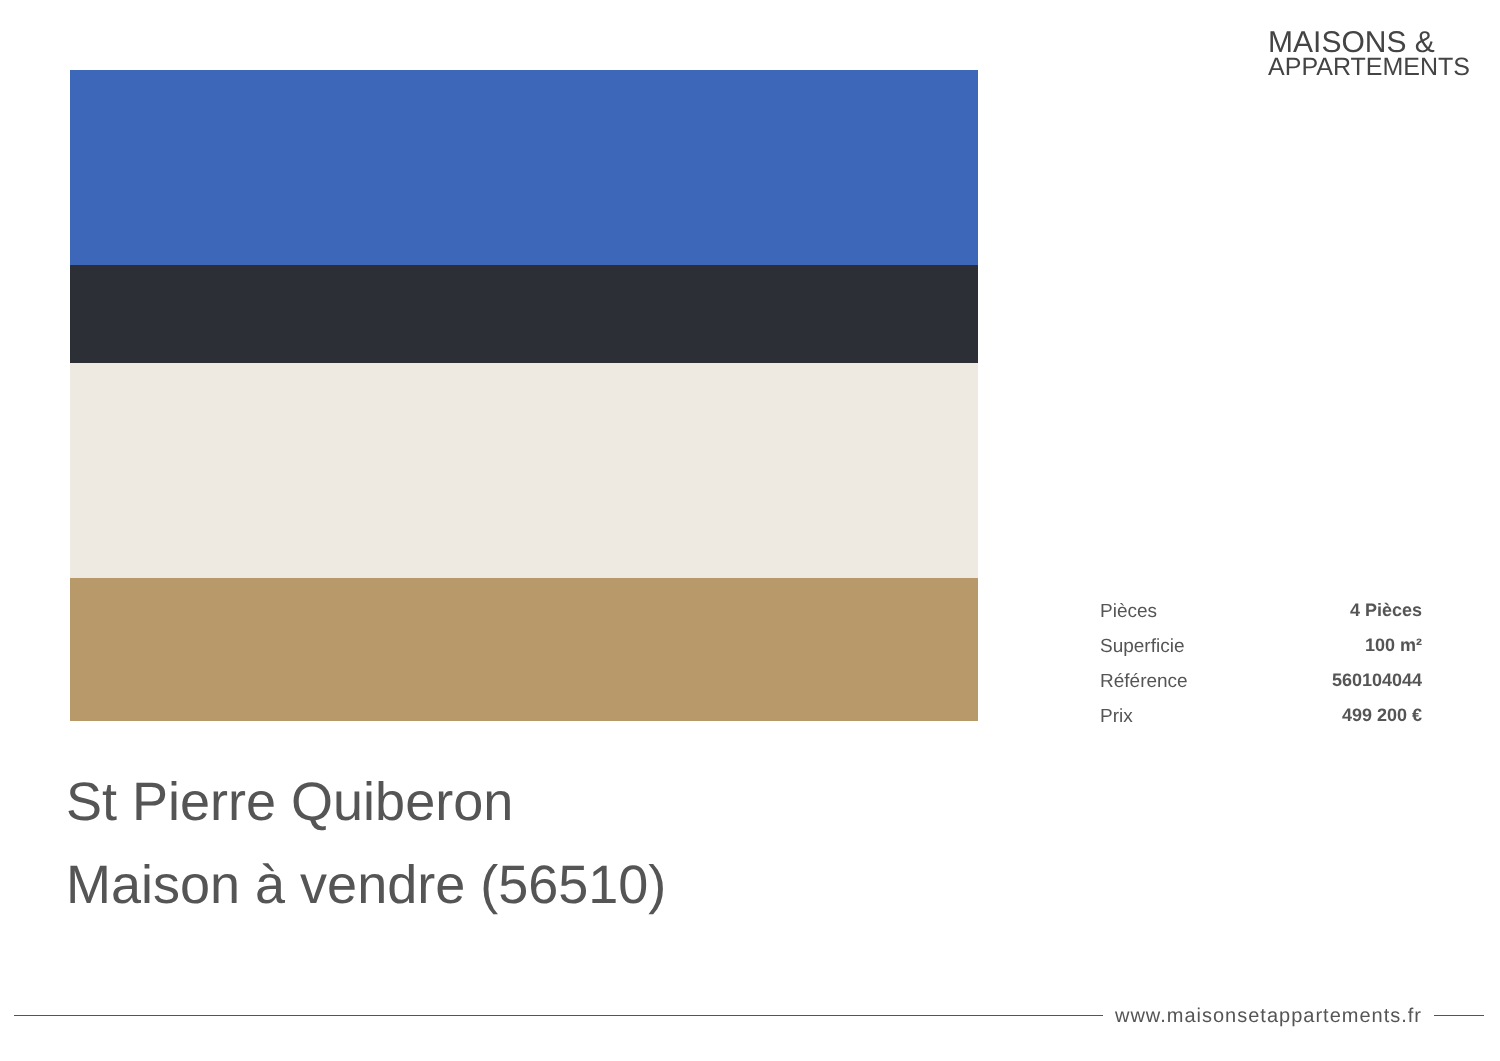MAISONS &
APPARTEMENTS
| Pièces | 4 Pièces |
| Superficie | 100 m² |
| Référence | 560104044 |
| Prix | 499 200 € |
St Pierre Quiberon
Maison à vendre (56510)
www.maisonsetappartements.fr